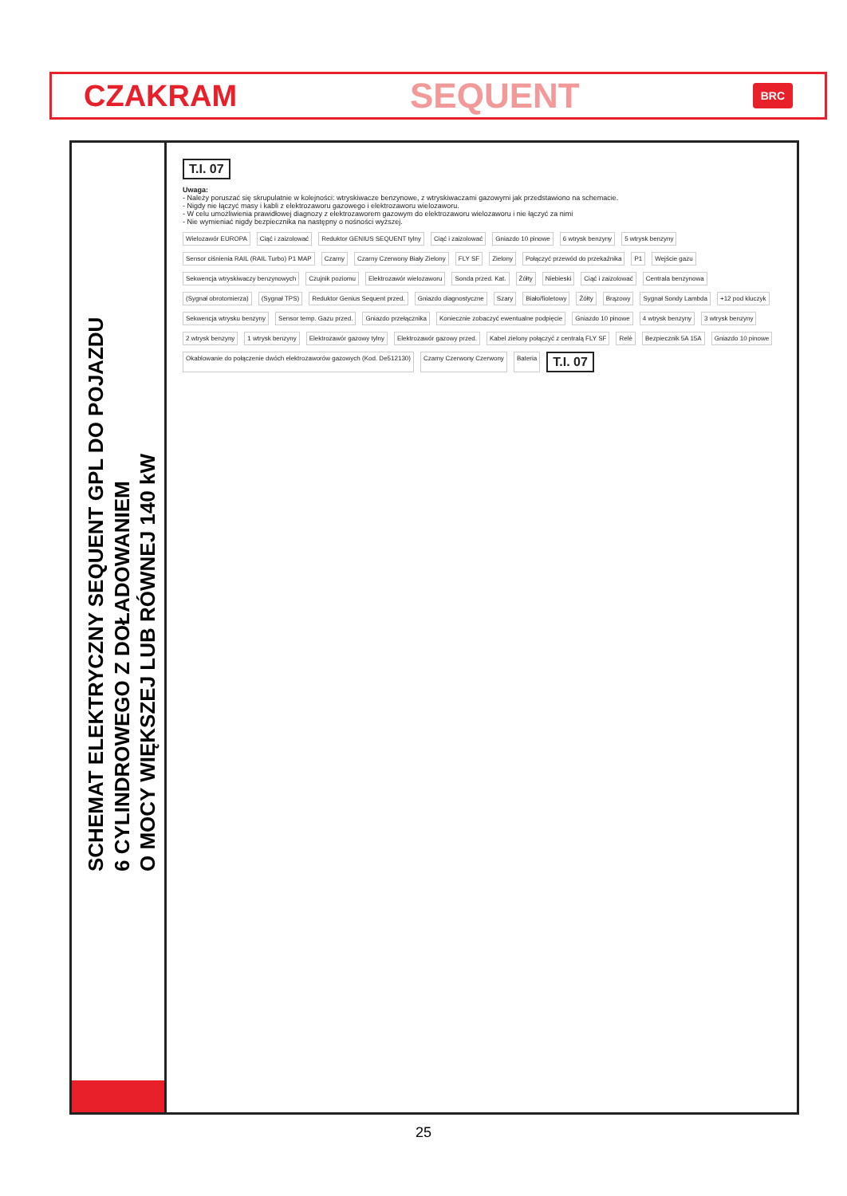CZAKRAM SEQUENT BRC
SCHEMAT ELEKTRYCZNY SEQUENT GPL DO POJAZDU
6 CYLINDROWEGO Z DOŁADOWANIEM
O MOCY WIĘKSZEJ LUB RÓWNEJ 140 kW
T.I. 07
Uwaga:
- Należy poruszać się skrupulatnie w kolejności: wtryskiwacze benzynowe, z wtryskiwaczami gazowymi jak przedstawiono na schemacie.
- Nigdy nie łączyć masy i kabli z elektrozaworu gazowego i elektrozaworu wielozaworu.
- W celu umożliwienia prawidłowej diagnozy z elektrozaworem gazowym do elektrozaworu wielozaworu i nie łączyć za nimi
- Nie wymieniać nigdy bezpiecznika na następny o nośności wyższej.
Wielozawór EUROPA Ciąć i zaizolować Reduktor GENIUS SEQUENT tylny Ciąć i zaizolować Gniazdo 10 pinowe 6 wtrysk benzyny 5 wtrysk benzyny Sensor ciśnienia RAIL (RAIL Turbo) P1 MAP Czarny Czarny Czerwony Biały Zielony FLY SF Zielony Połączyć przewód do przekaźnika P1 Wejście gazu Sekwencja wtryskiwaczy benzynowych Czujnik poziomu Elektrozawór wielozaworu Sonda przed. Kat. Żółty Niebieski Ciąć i zaizolować Centrala benzynowa (Sygnał obrotomierza) (Sygnał TPS) Reduktor Genius Sequent przed. Gniazdo diagnostyczne Szary Biało/fioletowy Żółty Brązowy Sygnał Sondy Lambda +12 pod kluczyk Sekwencja wtrysku benzyny Sensor temp. Gazu przed. Gniazdo przełącznika Koniecznie zobaczyć ewentualne podpięcie Gniazdo 10 pinowe 4 wtrysk benzyny 3 wtrysk benzyny 2 wtrysk benzyny 1 wtrysk benzyny Elektrozawór gazowy tylny Elektrozawór gazowy przed. Kabel zielony połączyć z centralą FLY SF Relè Bezpiecznik 5A 15A Gniazdo 10 pinowe Okablowanie do połączenie dwóch elektrozaworów gazowych (Kod. De512130) Czarny Czerwony Czerwony Bateria T.I. 07
25